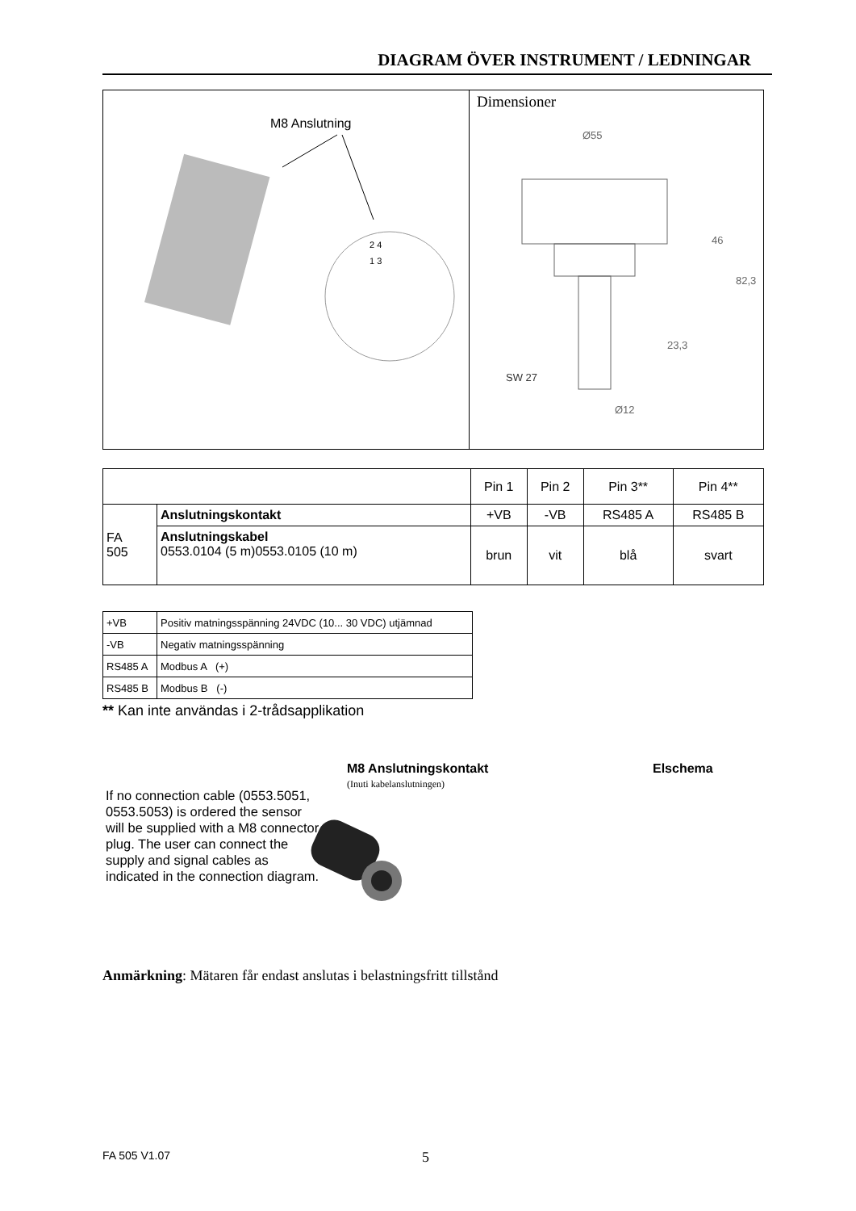DIAGRAM ÖVER INSTRUMENT / LEDNINGAR
M8 Anslutning
2 4
1 3
Dimensioner
Ø55
46
82,3
23,3
SW 27
Ø12
| | | Pin 1 | Pin 2 | Pin 3** | Pin 4** |
| --- | --- | --- | --- | --- | --- |
| FA 505 | Anslutningskontakt | +VB | -VB | RS485 A | RS485 B |
| | Anslutningskabel 0553.0104 (5 m)0553.0105 (10 m) | brun | vit | blå | svart |
| +VB | Positiv matningsspänning 24VDC (10... 30 VDC) utjämnad |
| -VB | Negativ matningsspänning |
| RS485 A | Modbus A (+) |
| RS485 B | Modbus B (-) |
** Kan inte användas i 2-trådsapplikation
M8 Anslutningskontakt
(Inuti kabelanslutningen)
Elschema
If no connection cable (0553.5051, 0553.5053) is ordered the sensor will be supplied with a M8 connector plug. The user can connect the supply and signal cables as indicated in the connection diagram.
Anmärkning: Mätaren får endast anslutas i belastningsfritt tillstånd
FA 505 V1.07 5